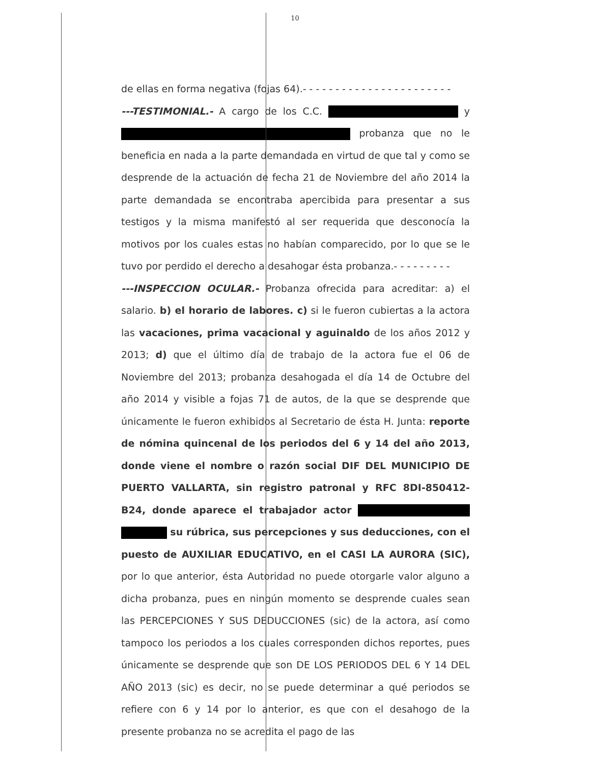10
de ellas en forma negativa (fojas 64).- - - - - - - - - - - - - - - - - - - - - - -
---TESTIMONIAL.- A cargo de los C.C. y probanza que no le beneficia en nada a la parte demandada en virtud de que tal y como se desprende de la actuación de fecha 21 de Noviembre del año 2014 la parte demandada se encontraba apercibida para presentar a sus testigos y la misma manifestó al ser requerida que desconocía la motivos por los cuales estas no habían comparecido, por lo que se le tuvo por perdido el derecho a desahogar ésta probanza.- - - - - - - - -
---INSPECCION OCULAR.- Probanza ofrecida para acreditar: a) el salario. b) el horario de labores. c) si le fueron cubiertas a la actora las vacaciones, prima vacacional y aguinaldo de los años 2012 y 2013; d) que el último día de trabajo de la actora fue el 06 de Noviembre del 2013; probanza desahogada el día 14 de Octubre del año 2014 y visible a fojas 71 de autos, de la que se desprende que únicamente le fueron exhibidos al Secretario de ésta H. Junta: reporte de nómina quincenal de los periodos del 6 y 14 del año 2013, donde viene el nombre o razón social DIF DEL MUNICIPIO DE PUERTO VALLARTA, sin registro patronal y RFC 8DI-850412-B24, donde aparece el trabajador actor su rúbrica, sus percepciones y sus deducciones, con el puesto de AUXILIAR EDUCATIVO, en el CASI LA AURORA (SIC), por lo que anterior, ésta Autoridad no puede otorgarle valor alguno a dicha probanza, pues en ningún momento se desprende cuales sean las PERCEPCIONES Y SUS DEDUCCIONES (sic) de la actora, así como tampoco los periodos a los cuales corresponden dichos reportes, pues únicamente se desprende que son DE LOS PERIODOS DEL 6 Y 14 DEL AÑO 2013 (sic) es decir, no se puede determinar a qué periodos se refiere con 6 y 14 por lo anterior, es que con el desahogo de la presente probanza no se acredita el pago de las